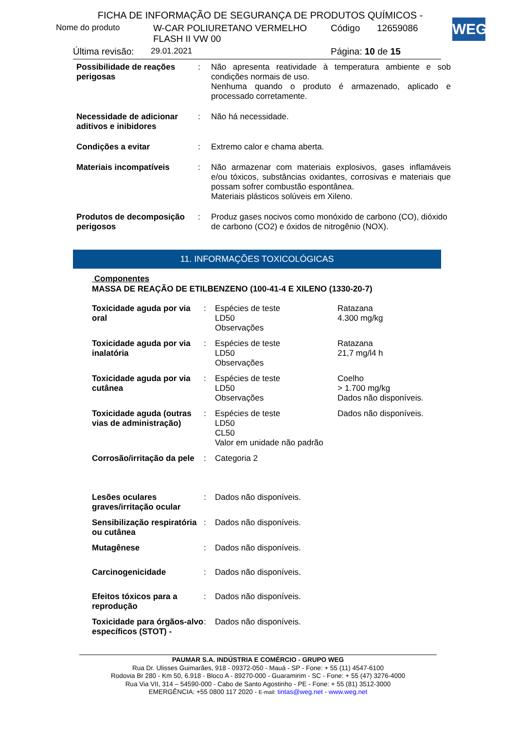WEG
FICHA DE INFORMAÇÃO DE SEGURANÇA DE PRODUTOS QUÍMICOS -
Nome do produto W-CAR POLIURETANO VERMELHO FLASH II VW 00 Código 12659086
Última revisão: 29.01.2021 Página: 10 de 15
| Possibilidade de reações perigosas | : | Não apresenta reatividade à temperatura ambiente e sob condições normais de uso. Nenhuma quando o produto é armazenado, aplicado e processado corretamente. |
| Necessidade de adicionar aditivos e inibidores | : | Não há necessidade. |
| Condições a evitar | : | Extremo calor e chama aberta. |
| Materiais incompatíveis | : | Não armazenar com materiais explosivos, gases inflamáveis e/ou tóxicos, substâncias oxidantes, corrosivas e materiais que possam sofrer combustão espontânea. Materiais plásticos solúveis em Xileno. |
| Produtos de decomposição perigosos | : | Produz gases nocivos como monóxido de carbono (CO), dióxido de carbono (CO2) e óxidos de nitrogênio (NOX). |
11. INFORMAÇÕES TOXICOLÓGICAS
Componentes
MASSA DE REAÇÃO DE ETILBENZENO (100-41-4 E XILENO (1330-20-7)
| Toxicidade aguda por via oral | : | Espécies de teste LD50 Observações | Ratazana 4.300 mg/kg |
| Toxicidade aguda por via inalatória | : | Espécies de teste LD50 Observações | Ratazana 21,7 mg/l4 h |
| Toxicidade aguda por via cutânea | : | Espécies de teste LD50 Observações | Coelho > 1.700 mg/kg Dados não disponíveis. |
| Toxicidade aguda (outras vias de administração) | : | Espécies de teste LD50 CL50 Valor em unidade não padrão | Dados não disponíveis. |
| Corrosão/irritação da pele | : | Categoria 2 | |
| Lesões oculares graves/irritação ocular | : | Dados não disponíveis. | |
| Sensibilização respiratória ou cutânea | : | Dados não disponíveis. | |
| Mutagênese | : | Dados não disponíveis. | |
| Carcinogenicidade | : | Dados não disponíveis. | |
| Efeitos tóxicos para a reprodução | : | Dados não disponíveis. | |
| Toxicidade para órgãos-alvo específicos (STOT) - | : | Dados não disponíveis. | |
PAUMAR S.A. INDÚSTRIA E COMÉRCIO - GRUPO WEG
Rua Dr. Ulisses Guimarães, 918 - 09372-050 - Mauá - SP - Fone: + 55 (11) 4547-6100
Rodovia Br 280 - Km 50, 6.918 - Bloco A - 89270-000 - Guaramirim - SC - Fone: + 55 (47) 3276-4000
Rua Via VII, 314 – 54590-000 - Cabo de Santo Agostinho - PE - Fone: + 55 (81) 3512-3000
EMERGÊNCIA: +55 0800 117 2020 - E-mail: tintas@weg.net - www.weg.net